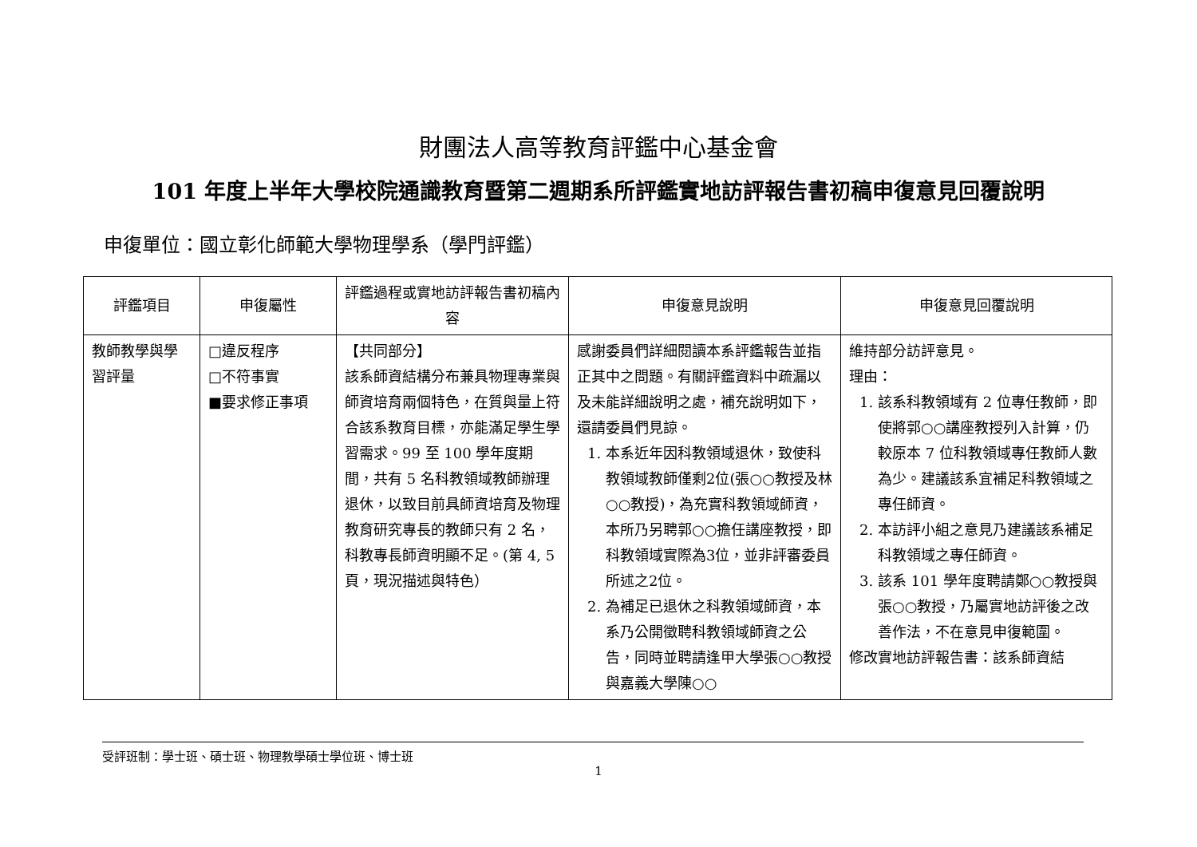財團法人高等教育評鑑中心基金會
101 年度上半年大學校院通識教育暨第二週期系所評鑑實地訪評報告書初稿申復意見回覆說明
申復單位：國立彰化師範大學物理學系（學門評鑑）
| 評鑑項目 | 申復屬性 | 評鑑過程或實地訪評報告書初稿內容 | 申復意見說明 | 申復意見回覆說明 |
| --- | --- | --- | --- | --- |
| 教師教學與學習評量 | □違反程序 □不符事實 ■要求修正事項 | 【共同部分】 該系師資結構分布兼具物理專業與師資培育兩個特色，在質與量上符合該系教育目標，亦能滿足學生學習需求。99 至 100 學年度期間，共有 5 名科教領域教師辦理退休，以致目前具師資培育及物理教育研究專長的教師只有 2 名，科教專長師資明顯不足。(第 4, 5 頁，現況描述與特色） | 感謝委員們詳細閱讀本系評鑑報告並指正其中之問題。有關評鑑資料中疏漏以及未能詳細說明之處，補充說明如下，還請委員們見諒。 1. 本系近年因科教領域退休，致使科教領域教師僅剩2位(張○○教授及林○○教授)，為充實科教領域師資，本所乃另聘郭○○擔任講座教授，即科教領域實際為3位，並非評審委員所述之2位。 2. 為補足已退休之科教領域師資，本系乃公開徵聘科教領域師資之公告，同時並聘請逢甲大學張○○教授與嘉義大學陳○○ | 維持部分訪評意見。 理由： 1. 該系科教領域有 2 位專任教師，即使將郭○○講座教授列入計算，仍較原本 7 位科教領域專任教師人數為少。建議該系宜補足科教領域之專任師資。 2. 本訪評小組之意見乃建議該系補足科教領域之專任師資。 3. 該系 101 學年度聘請鄭○○教授與張○○教授，乃屬實地訪評後之改善作法，不在意見申復範圍。 修改實地訪評報告書：該系師資結 |
受評班制：學士班、碩士班、物理教學碩士學位班、博士班
1